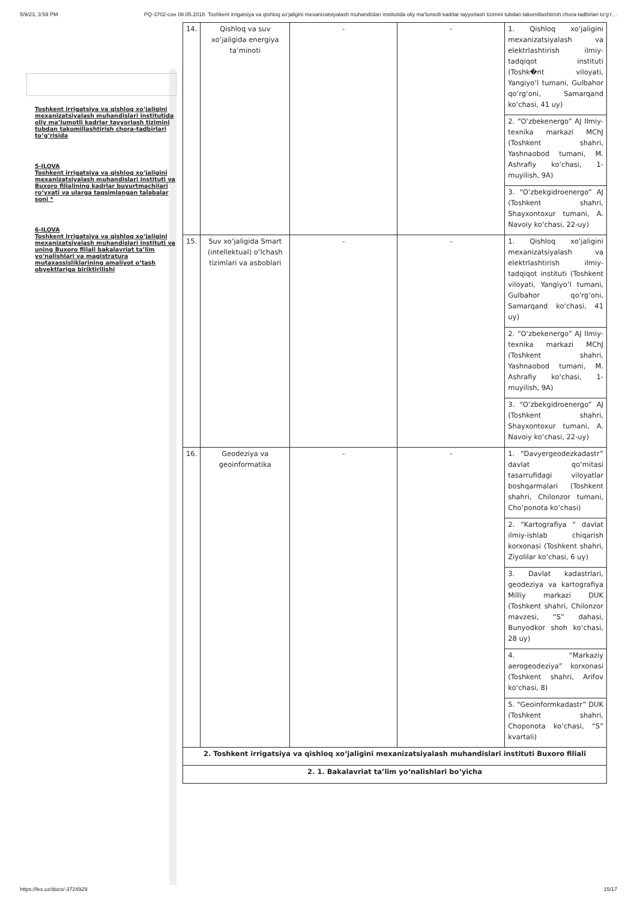5/9/23, 3:59 PM PQ-3702-сон 08.05.2018. Toshkent irrigatsiya va qishloq xo‘jaligini mexanizatsiyalash muhandislari institutida oliy ma’lumotli kadrlar tayyorlash tizimini tubdan takomillashtirish chora-tadbirlari to‘g‘r…
Toshkent irrigatsiya va qishloq xo‘jaligini mexanizatsiyalash muhandislari institutida oliy ma’lumotli kadrlar tayyorlash tizimini tubdan takomillashtirish chora-tadbirlari to‘g‘risida
5-ILOVA
Toshkent irrigatsiya va qishloq xo‘jaligini mexanizatsiyalash muhandislari instituti va Buxoro filialining kadrlar buyurtmachilari ro‘yxati va ularga taqsimlangan talabalar soni *
6-ILOVA
Toshkent irrigatsiya va qishloq xo‘jaligini mexanizatsiyalash muhandislari instituti va uning Buxoro filiali bakalavriat ta’lim yo‘nalishlari va magistratura mutaxassisliklarining amaliyot o‘tash obyektlariga biriktirilishi
| 14. | Qishloq va suv xo‘jaligida energiya ta’minoti | - | - | 1. Qishloq xo‘jaligini mexanizatsiyalash va elektrlashtirish ilmiy-tadqiqot instituti (Toshk�nt viloyati, Yangiyo‘l tumani, Gulbahor qo‘rg‘oni, Samarqand ko‘chasi, 41 uy) |
| | | | | 2. “O‘zbekenergo” AJ Ilmiy-texnika markazi MChJ (Toshkent shahri, Yashnaobod tumani, M. Ashrafiy ko‘chasi, 1-muyilish, 9A) |
| | | | | 3. “O‘zbekgidroenergo” AJ (Toshkent shahri, Shayxontoxur tumani, A. Navoiy ko‘chasi, 22-uy) |
| 15. | Suv xo‘jaligida Smart (intellektual) o‘lchash tizimlari va asboblari | - | - | 1. Qishloq xo‘jaligini mexanizatsiyalash va elektrlashtirish ilmiy-tadqiqot instituti (Toshkent viloyati, Yangiyo‘l tumani, Gulbahor qo‘rg‘oni, Samarqand ko‘chasi, 41 uy) |
| | | | | 2. “O‘zbekenergo” AJ Ilmiy-texnika markazi MChJ (Toshkent shahri, Yashnaobod tumani, M. Ashrafiy ko‘chasi, 1-muyilish, 9A) |
| | | | | 3. “O‘zbekgidroenergo” AJ (Toshkent shahri, Shayxontoxur tumani, A. Navoiy ko‘chasi, 22-uy) |
| 16. | Geodeziya va geoinformatika | - | - | 1. “Davyergeodezkadastr” davlat qo‘mitasi tasarrufidagi viloyatlar boshqarmalari (Toshkent shahri, Chilonzor tumani, Cho‘ponota ko‘chasi) |
| | | | | 2. “Kartografiya “ davlat ilmiy-ishlab chiqarish korxonasi (Toshkent shahri, Ziyolilar ko‘chasi, 6 uy) |
| | | | | 3. Davlat kadastrlari, geodeziya va kartografiya Milliy markazi DUK (Toshkent shahri, Chilonzor mavzesi, “S” dahasi, Bunyodkor shoh ko‘chasi, 28 uy) |
| | | | | 4. “Markaziy aerogeodeziya” korxonasi (Toshkent shahri, Arifov ko‘chasi, 8) |
| | | | | 5. “Geoinformkadastr” DUK (Toshkent shahri, Choponota ko‘chasi, “S” kvartali) |
| 2. Toshkent irrigatsiya va qishloq xo‘jaligini mexanizatsiyalash muhandislari instituti Buxoro filiali | | | | |
| 2. 1. Bakalavriat ta’lim yo‘nalishlari bo‘yicha | | | | |
https://lex.uz/docs/-3724929 15/17